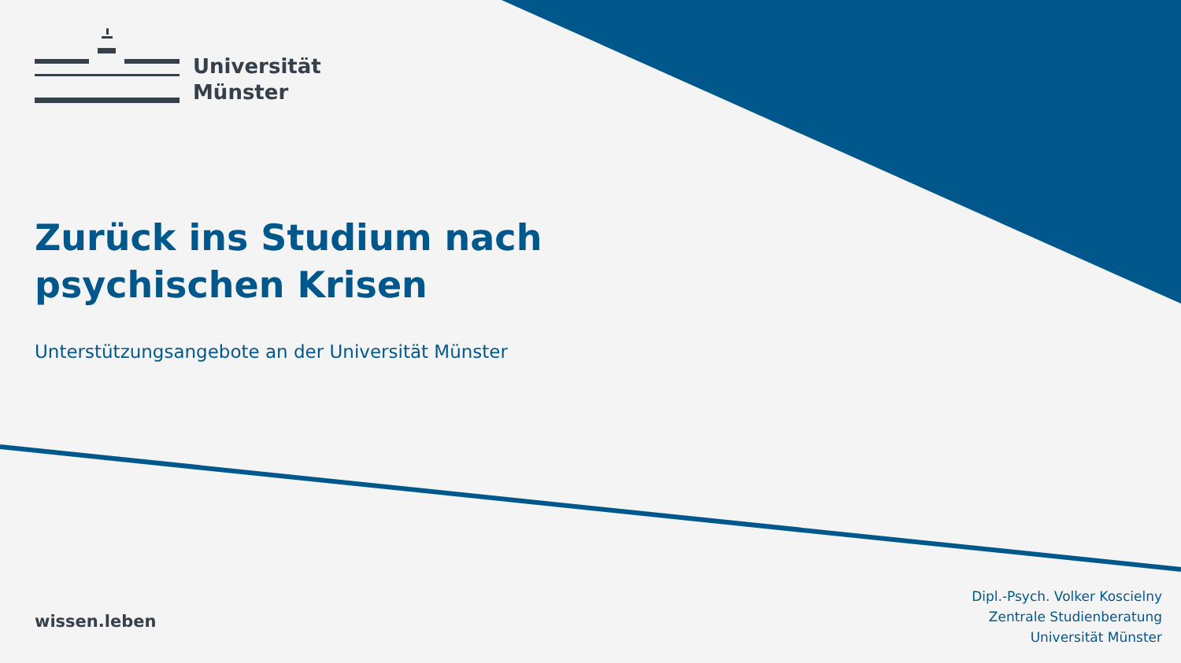Universität
Münster
Zurück ins Studium nach
psychischen Krisen
Unterstützungsangebote an der Universität Münster
wissen.leben
Dipl.-Psych. Volker Koscielny
Zentrale Studienberatung
Universität Münster